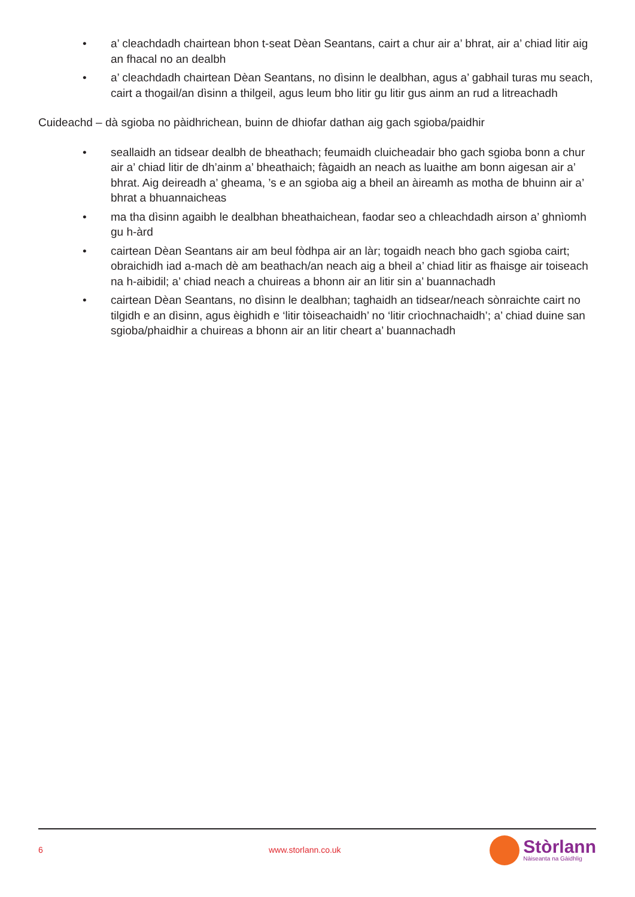• a’ cleachdadh chairtean bhon t-seat Dèan Seantans, cairt a chur air a’ bhrat, air a’ chiad litir aig an fhacal no an dealbh
• a’ cleachdadh chairtean Dèan Seantans, no dìsinn le dealbhan, agus a’ gabhail turas mu seach, cairt a thogail/an dìsinn a thilgeil, agus leum bho litir gu litir gus ainm an rud a litreachadh
Cuideachd – dà sgioba no pàidhrichean, buinn de dhiofar dathan aig gach sgioba/paidhir
• seallaidh an tidsear dealbh de bheathach; feumaidh cluicheadair bho gach sgioba bonn a chur air a’ chiad litir de dh’ainm a’ bheathaich; fàgaidh an neach as luaithe am bonn aigesan air a’ bhrat. Aig deireadh a’ gheama, ’s e an sgioba aig a bheil an àireamh as motha de bhuinn air a’ bhrat a bhuannaicheas
• ma tha dìsinn agaibh le dealbhan bheathaichean, faodar seo a chleachdadh airson a’ ghnìomh gu h-àrd
• cairtean Dèan Seantans air am beul fòdhpa air an làr; togaidh neach bho gach sgioba cairt; obraichidh iad a-mach dè am beathach/an neach aig a bheil a’ chiad litir as fhaisge air toiseach na h-aibidil; a’ chiad neach a chuireas a bhonn air an litir sin a’ buannachadh
• cairtean Dèan Seantans, no dìsinn le dealbhan; taghaidh an tidsear/neach sònraichte cairt no tilgidh e an dìsinn, agus èighidh e ‘litir tòiseachaidh’ no ‘litir crìochnachaidh’; a’ chiad duine san sgioba/phaidhir a chuireas a bhonn air an litir cheart a’ buannachadh
6 www.storlann.co.uk
Stòrlann
Nàiseanta na Gàidhlig